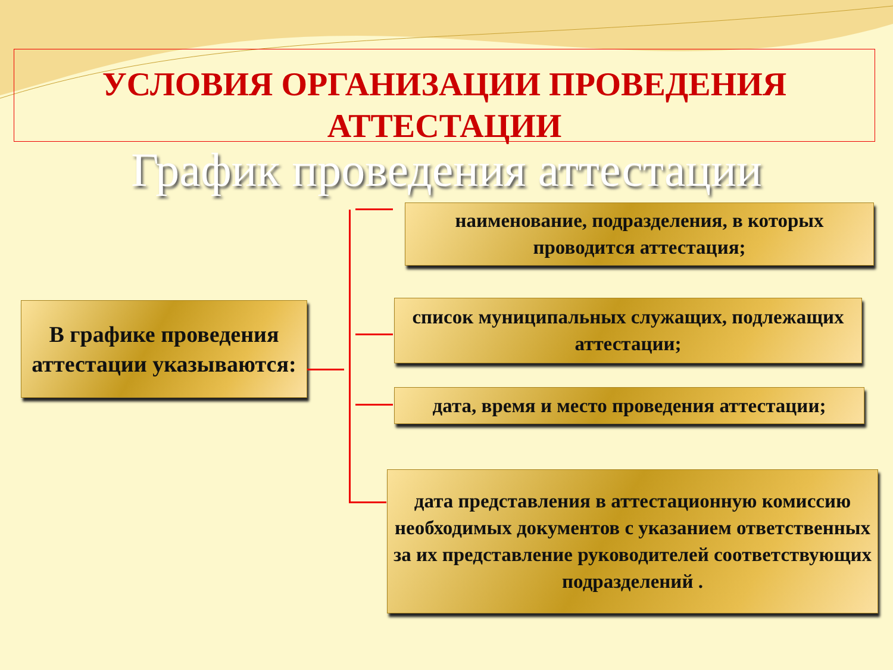УСЛОВИЯ ОРГАНИЗАЦИИ ПРОВЕДЕНИЯ
АТТЕСТАЦИИ
График проведения аттестации
В графике проведения аттестации указываются:
наименование, подразделения, в которых проводится аттестация;
список муниципальных служащих, подлежащих аттестации;
дата, время и место проведения аттестации;
дата представления в аттестационную комиссию необходимых документов с указанием ответственных за их представление руководителей соответствующих подразделений .